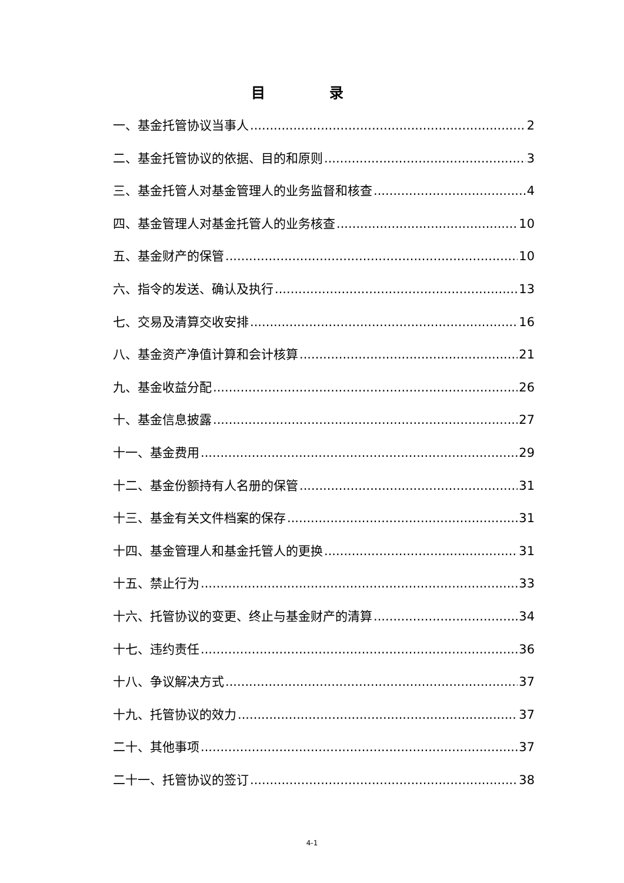目 录
一、基金托管协议当事人 2
二、基金托管协议的依据、目的和原则 3
三、基金托管人对基金管理人的业务监督和核查 4
四、基金管理人对基金托管人的业务核查 10
五、基金财产的保管 10
六、指令的发送、确认及执行 13
七、交易及清算交收安排 16
八、基金资产净值计算和会计核算 21
九、基金收益分配 26
十、基金信息披露 27
十一、基金费用 29
十二、基金份额持有人名册的保管 31
十三、基金有关文件档案的保存 31
十四、基金管理人和基金托管人的更换 31
十五、禁止行为 33
十六、托管协议的变更、终止与基金财产的清算 34
十七、违约责任 36
十八、争议解决方式 37
十九、托管协议的效力 37
二十、其他事项 37
二十一、托管协议的签订 38
4-1